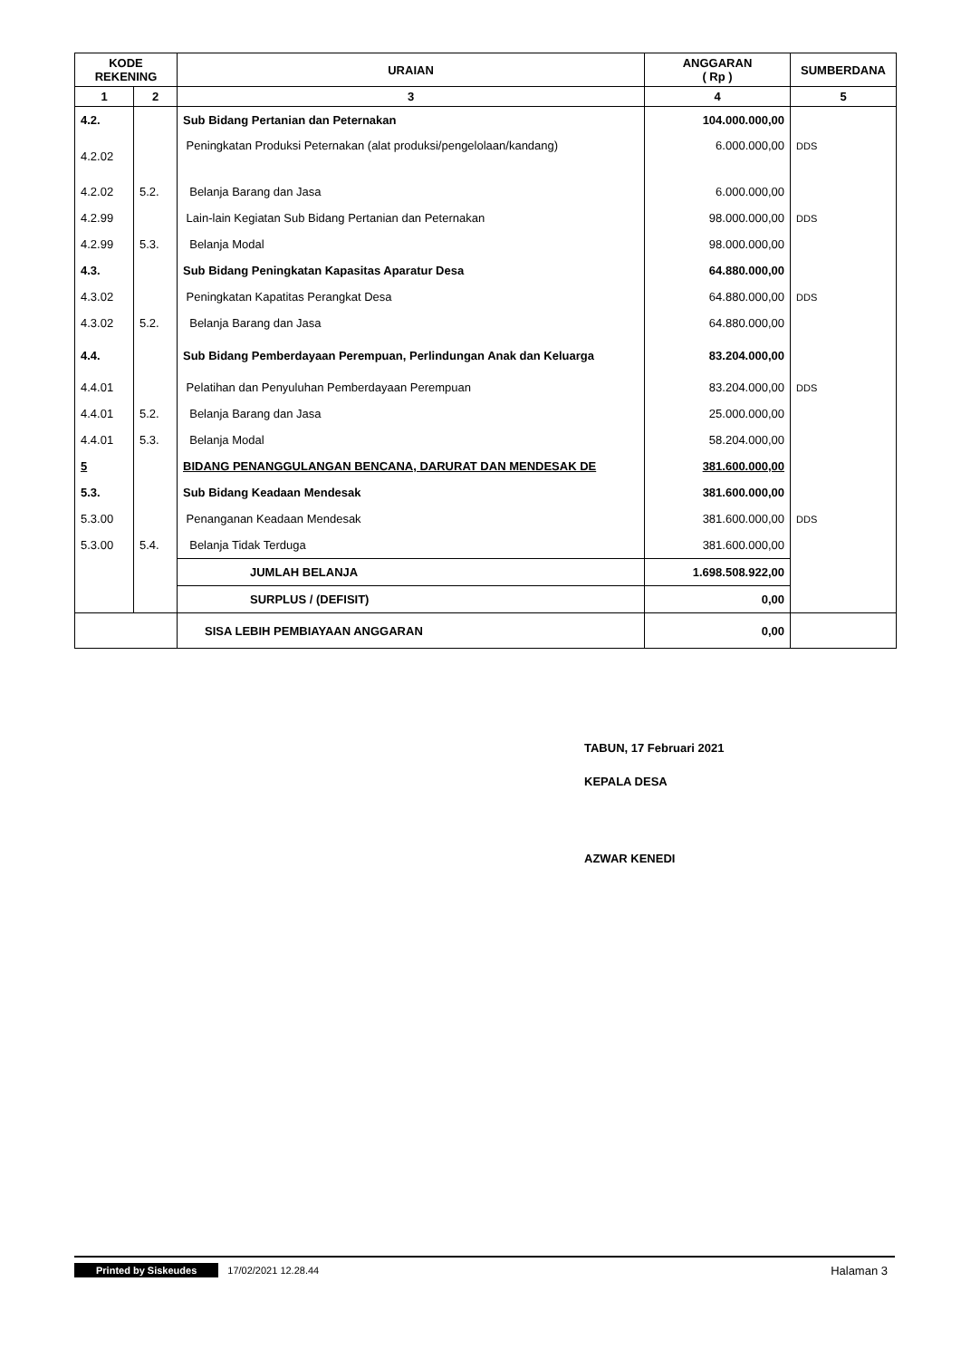| KODE REKENING | | URAIAN | ANGGARAN ( Rp ) | SUMBERDANA |
| --- | --- | --- | --- | --- |
| 1 | 2 | 3 | 4 | 5 |
| 4.2. | | Sub Bidang Pertanian dan Peternakan | 104.000.000,00 | |
| 4.2.02 | | Peningkatan Produksi Peternakan (alat produksi/pengelolaan/kandang) | 6.000.000,00 | DDS |
| 4.2.02 | 5.2. | Belanja Barang dan Jasa | 6.000.000,00 | |
| 4.2.99 | | Lain-lain Kegiatan Sub Bidang Pertanian dan Peternakan | 98.000.000,00 | DDS |
| 4.2.99 | 5.3. | Belanja Modal | 98.000.000,00 | |
| 4.3. | | Sub Bidang Peningkatan Kapasitas Aparatur Desa | 64.880.000,00 | |
| 4.3.02 | | Peningkatan Kapatitas Perangkat Desa | 64.880.000,00 | DDS |
| 4.3.02 | 5.2. | Belanja Barang dan Jasa | 64.880.000,00 | |
| 4.4. | | Sub Bidang Pemberdayaan Perempuan, Perlindungan Anak dan Keluarga | 83.204.000,00 | |
| 4.4.01 | | Pelatihan dan Penyuluhan Pemberdayaan Perempuan | 83.204.000,00 | DDS |
| 4.4.01 | 5.2. | Belanja Barang dan Jasa | 25.000.000,00 | |
| 4.4.01 | 5.3. | Belanja Modal | 58.204.000,00 | |
| 5 | | BIDANG PENANGGULANGAN BENCANA, DARURAT DAN MENDESAK DE | 381.600.000,00 | |
| 5.3. | | Sub Bidang Keadaan Mendesak | 381.600.000,00 | |
| 5.3.00 | | Penanganan Keadaan Mendesak | 381.600.000,00 | DDS |
| 5.3.00 | 5.4. | Belanja Tidak Terduga | 381.600.000,00 | |
| | | JUMLAH BELANJA | 1.698.508.922,00 | |
| | | SURPLUS / (DEFISIT) | 0,00 | |
| | | SISA LEBIH PEMBIAYAAN ANGGARAN | 0,00 | |
TABUN, 17 Februari 2021
KEPALA DESA
AZWAR KENEDI
Printed by Siskeudes 17/02/2021 12.28.44 Halaman 3